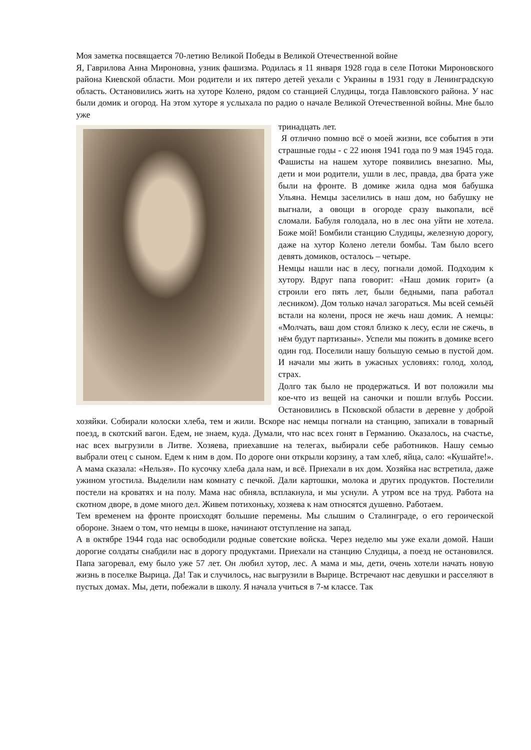Моя заметка посвящается 70-летию Великой Победы в Великой Отечественной войне
Я, Гаврилова Анна Мироновна, узник фашизма. Родилась я 11 января 1928 года в селе Потоки Мироновского района Киевской области. Мои родители и их пятеро детей уехали с Украины в 1931 году в Ленинградскую область. Остановились жить на хуторе Колено, рядом со станцией Слудицы, тогда Павловского района. У нас были домик и огород. На этом хуторе я услыхала по радио о начале Великой Отечественной войны. Мне было уже
тринадцать лет.
Я отлично помню всё о моей жизни, все события в эти страшные годы - с 22 июня 1941 года по 9 мая 1945 года. Фашисты на нашем хуторе появились внезапно. Мы, дети и мои родители, ушли в лес, правда, два брата уже были на фронте. В домике жила одна моя бабушка Ульяна. Немцы заселились в наш дом, но бабушку не выгнали, а овощи в огороде сразу выкопали, всё сломали. Бабуля голодала, но в лес она уйти не хотела. Боже мой! Бомбили станцию Слудицы, железную дорогу, даже на хутор Колено летели бомбы. Там было всего девять домиков, осталось – четыре.
Немцы нашли нас в лесу, погнали домой. Подходим к хутору. Вдруг папа говорит: «Наш домик горит» (а строили его пять лет, были бедными, папа работал лесником). Дом только начал загораться. Мы всей семьёй встали на колени, прося не жечь наш домик. А немцы: «Молчать, ваш дом стоял близко к лесу, если не сжечь, в нём будут партизаны». Успели мы пожить в домике всего один год. Поселили нашу большую семью в пустой дом. И начали мы жить в ужасных условиях: голод, холод, страх.
Долго так было не продержаться. И вот положили мы кое-что из вещей на саночки и пошли вглубь России. Остановились в Псковской области в деревне у доброй хозяйки. Собирали колоски хлеба, тем и жили. Вскоре нас немцы погнали на станцию, запихали в товарный поезд, в скотский вагон. Едем, не знаем, куда. Думали, что нас всех гонят в Германию. Оказалось, на счастье, нас всех выгрузили в Литве. Хозяева, приехавшие на телегах, выбирали себе работников. Нашу семью выбрали отец с сыном. Едем к ним в дом. По дороге они открыли корзину, а там хлеб, яйца, сало: «Кушайте!». А мама сказала: «Нельзя». По кусочку хлеба дала нам, и всё. Приехали в их дом. Хозяйка нас встретила, даже ужином угостила. Выделили нам комнату с печкой. Дали картошки, молока и других продуктов. Постелили постели на кроватях и на полу. Мама нас обняла, всплакнула, и мы уснули. А утром все на труд. Работа на скотном дворе, в доме много дел. Живем потихоньку, хозяева к нам относятся душевно. Работаем.
Тем временем на фронте происходят большие перемены. Мы слышим о Сталинграде, о его героической обороне. Знаем о том, что немцы в шоке, начинают отступление на запад.
А в октябре 1944 года нас освободили родные советские войска. Через неделю мы уже ехали домой. Наши дорогие солдаты снабдили нас в дорогу продуктами. Приехали на станцию Слудицы, а поезд не остановился. Папа загоревал, ему было уже 57 лет. Он любил хутор, лес. А мама и мы, дети, очень хотели начать новую жизнь в поселке Вырица. Да! Так и случилось, нас выгрузили в Вырице. Встречают нас девушки и расселяют в пустых домах. Мы, дети, побежали в школу. Я начала учиться в 7-м классе. Так